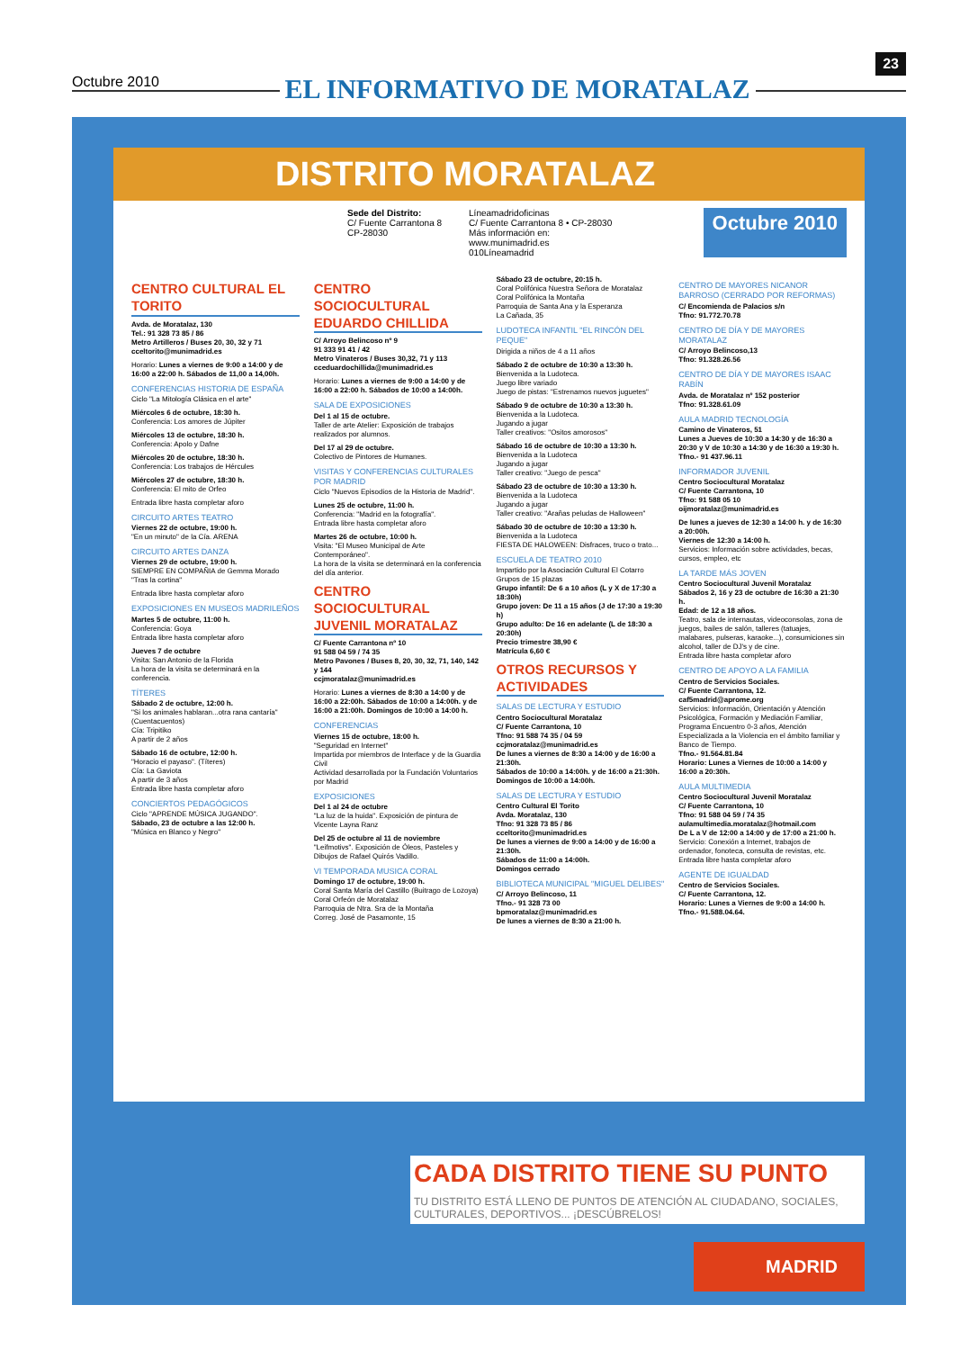Octubre 2010 EL INFORMATIVO DE MORATALAZ 23
DISTRITO MORATALAZ
Sede del Distrito:
C/ Fuente Carrantona 8
CP-28030
Líneamadridoficinas
C/ Fuente Carrantona 8 • CP-28030
Más información en:
www.munimadrid.es
010Líneamadrid
Octubre 2010
CENTRO CULTURAL EL TORITO
Avda. de Moratalaz, 130
Tel.: 91 328 73 85 / 86
Metro Artilleros / Buses 20, 30, 32 y 71
cceltorito@munimadrid.es
Horario: Lunes a viernes de 9:00 a 14:00 y de 16:00 a 22:00 h. Sábados de 11,00 a 14,00h.
CONFERENCIAS HISTORIA DE ESPAÑA
Ciclo "La Mitología Clásica en el arte"
Miércoles 6 de octubre, 18:30 h.
Conferencia: Los amores de Júpiter
Miércoles 13 de octubre, 18:30 h.
Conferencia: Apolo y Dafne
Miércoles 20 de octubre, 18:30 h.
Conferencia: Los trabajos de Hércules
Miércoles 27 de octubre, 18:30 h.
Conferencia: El mito de Orfeo
Entrada libre hasta completar aforo
CIRCUITO ARTES TEATRO
Viernes 22 de octubre, 19:00 h.
"En un minuto" de la Cía. ARENA
CIRCUITO ARTES DANZA
Viernes 29 de octubre, 19:00 h.
SIEMPRE EN COMPAÑIA de Gemma Morado
"Tras la cortina"
Entrada libre hasta completar aforo
EXPOSICIONES EN MUSEOS MADRILEÑOS
Martes 5 de octubre, 11:00 h.
Conferencia: Goya
Entrada libre hasta completar aforo
Jueves 7 de octubre
Visita: San Antonio de la Florida
La hora de la visita se determinará en la conferencia.
TÍTERES
Sábado 2 de octubre, 12:00 h.
"Si los animales hablaran...otra rana cantaría" (Cuentacuentos)
Cía: Tripitiko
A partir de 2 años
Sábado 16 de octubre, 12:00 h.
"Horacio el payaso". (Títeres)
Cía: La Gaviota
A partir de 3 años
Entrada libre hasta completar aforo
CONCIERTOS PEDAGÓGICOS
Ciclo "APRENDE MÚSICA JUGANDO".
Sábado, 23 de octubre a las 12:00 h.
"Música en Blanco y Negro"
CENTRO SOCIOCULTURAL EDUARDO CHILLIDA
C/ Arroyo Belincoso nº 9
91 333 91 41 / 42
Metro Vinateros / Buses 30,32, 71 y 113
cceduardochillida@munimadrid.es
Horario: Lunes a viernes de 9:00 a 14:00 y de 16:00 a 22:00 h. Sábados de 10:00 a 14:00h.
SALA DE EXPOSICIONES
Del 1 al 15 de octubre.
Taller de arte Atelier: Exposición de trabajos realizados por alumnos.
Del 17 al 29 de octubre.
Colectivo de Pintores de Humanes.
VISITAS Y CONFERENCIAS CULTURALES POR MADRID
Ciclo "Nuevos Episodios de la Historia de Madrid".
Lunes 25 de octubre, 11:00 h.
Conferencia: "Madrid en la fotografía".
Entrada libre hasta completar aforo
Martes 26 de octubre, 10:00 h.
Visita: "El Museo Municipal de Arte Contemporáneo".
La hora de la visita se determinará en la conferencia del día anterior.
CENTRO SOCIOCULTURAL JUVENIL MORATALAZ
C/ Fuente Carrantona nº 10
91 588 04 59 / 74 35
Metro Pavones / Buses 8, 20, 30, 32, 71, 140, 142 y 144
ccjmoratalaz@munimadrid.es
Horario: Lunes a viernes de 8:30 a 14:00 y de 16:00 a 22:00h. Sábados de 10:00 a 14:00h. y de 16:00 a 21:00h. Domingos de 10:00 a 14:00 h.
CONFERENCIAS
Viernes 15 de octubre, 18:00 h.
"Seguridad en Internet"
Impartida por miembros de Interface y de la Guardia Civil
Actividad desarrollada por la Fundación Voluntarios por Madrid
EXPOSICIONES
Del 1 al 24 de octubre
"La luz de la huida". Exposición de pintura de Vicente Layna Ranz
Del 25 de octubre al 11 de noviembre
"Leifmotivs". Exposición de Óleos, Pasteles y Dibujos de Rafael Quirós Vadillo.
VI TEMPORADA MUSICA CORAL
Domingo 17 de octubre, 19:00 h.
Coral Santa María del Castillo (Buitrago de Lozoya)
Coral Orfeón de Moratalaz
Parroquia de Ntra. Sra de la Montaña
Correg. José de Pasamonte, 15
Sábado 23 de octubre, 20:15 h.
Coral Polifónica Nuestra Señora de Moratalaz
Coral Polifónica la Montaña
Parroquia de Santa Ana y la Esperanza
La Cañada, 35
LUDOTECA INFANTIL "EL RINCÓN DEL PEQUE"
Dirigida a niños de 4 a 11 años
Sábado 2 de octubre de 10:30 a 13:30 h.
Bienvenida a la Ludoteca.
Juego libre variado
Juego de pistas: "Estrenamos nuevos juguetes"
Sábado 9 de octubre de 10:30 a 13:30 h.
Bienvenida a la Ludoteca.
Jugando a jugar
Taller creativos: "Ositos amorosos"
Sábado 16 de octubre de 10:30 a 13:30 h.
Bienvenida a la Ludoteca
Jugando a jugar
Taller creativo: "Juego de pesca"
Sábado 23 de octubre de 10:30 a 13:30 h.
Bienvenida a la Ludoteca
Jugando a jugar
Taller creativo: "Arañas peludas de Halloween"
Sábado 30 de octubre de 10:30 a 13:30 h.
Bienvenida a la Ludoteca
FIESTA DE HALOWEEN: Disfraces, truco o trato...
ESCUELA DE TEATRO 2010
Impartido por la Asociación Cultural El Cotarro
Grupos de 15 plazas
Grupo infantil: De 6 a 10 años (L y X de 17:30 a 18:30h)
Grupo joven: De 11 a 15 años (J de 17:30 a 19:30 h)
Grupo adulto: De 16 en adelante (L de 18:30 a 20:30h)
Precio trimestre 38,90 €
Matrícula 6,60 €
OTROS RECURSOS Y ACTIVIDADES
SALAS DE LECTURA Y ESTUDIO
Centro Sociocultural Moratalaz
C/ Fuente Carrantona, 10
Tfno: 91 588 74 35 / 04 59
ccjmoratalaz@munimadrid.es
De lunes a viernes de 8:30 a 14:00 y de 16:00 a 21:30h.
Sábados de 10:00 a 14:00h. y de 16:00 a 21:30h.
Domingos de 10:00 a 14:00h.
SALAS DE LECTURA Y ESTUDIO
Centro Cultural El Torito
Avda. Moratalaz, 130
Tfno: 91 328 73 85 / 86
cceltorito@munimadrid.es
De lunes a viernes de 9:00 a 14:00 y de 16:00 a 21:30h.
Sábados de 11:00 a 14:00h.
Domingos cerrado
BIBLIOTECA MUNICIPAL "MIGUEL DELIBES"
C/ Arroyo Belincoso, 11
Tfno.- 91 328 73 00
bpmoratalaz@munimadrid.es
De lunes a viernes de 8:30 a 21:00 h.
CENTRO DE MAYORES NICANOR BARROSO (CERRADO POR REFORMAS)
C/ Encomienda de Palacios s/n
Tfno: 91.772.70.78
CENTRO DE DÍA Y DE MAYORES MORATALAZ
C/ Arroyo Belincoso,13
Tfno: 91.328.26.56
CENTRO DE DÍA Y DE MAYORES ISAAC RABÍN
Avda. de Moratalaz nº 152 posterior
Tfno: 91.328.61.09
AULA MADRID TECNOLOGÍA
Camino de Vinateros, 51
Lunes a Jueves de 10:30 a 14:30 y de 16:30 a 20:30 y V de 10:30 a 14:30 y de 16:30 a 19:30 h.
Tfno.- 91 437.96.11
INFORMADOR JUVENIL
Centro Sociocultural Moratalaz
C/ Fuente Carrantona, 10
Tfno: 91 588 05 10
oijmoratalaz@munimadrid.es
De lunes a jueves de 12:30 a 14:00 h. y de 16:30 a 20:00h.
Viernes de 12:30 a 14:00 h.
Servicios: Información sobre actividades, becas, cursos, empleo, etc
LA TARDE MÁS JOVEN
Centro Sociocultural Juvenil Moratalaz
Sábados 2, 16 y 23 de octubre de 16:30 a 21:30 h.
Edad: de 12 a 18 años.
Teatro, sala de internautas, videoconsolas, zona de juegos, bailes de salón, talleres (tatuajes, malabares, pulseras, karaoke...), consumiciones sin alcohol, taller de DJ's y de cine.
Entrada libre hasta completar aforo
CENTRO DE APOYO A LA FAMILIA
Centro de Servicios Sociales.
C/ Fuente Carrantona, 12.
caf5madrid@aprome.org
Servicios: Información, Orientación y Atención Psicológica, Formación y Mediación Familiar, Programa Encuentro 0-3 años, Atención Especializada a la Violencia en el ámbito familiar y Banco de Tiempo.
Tfno.- 91.564.81.84
Horario: Lunes a Viernes de 10:00 a 14:00 y 16:00 a 20:30h.
AULA MULTIMEDIA
Centro Sociocultural Juvenil Moratalaz
C/ Fuente Carrantona, 10
Tfno: 91 588 04 59 / 74 35
aulamultimedia.moratalaz@hotmail.com
De L a V de 12:00 a 14:00 y de 17:00 a 21:00 h.
Servicio: Conexión a Internet, trabajos de ordenador, fonoteca, consulta de revistas, etc.
Entrada libre hasta completar aforo
AGENTE DE IGUALDAD
Centro de Servicios Sociales.
C/ Fuente Carrantona, 12.
Horario: Lunes a Viernes de 9:00 a 14:00 h.
Tfno.- 91.588.04.64.
CADA DISTRITO TIENE SU PUNTO
TU DISTRITO ESTÁ LLENO DE PUNTOS DE ATENCIÓN AL CIUDADANO, SOCIALES, CULTURALES, DEPORTIVOS... ¡DESCÚBRELOS!
MADRID